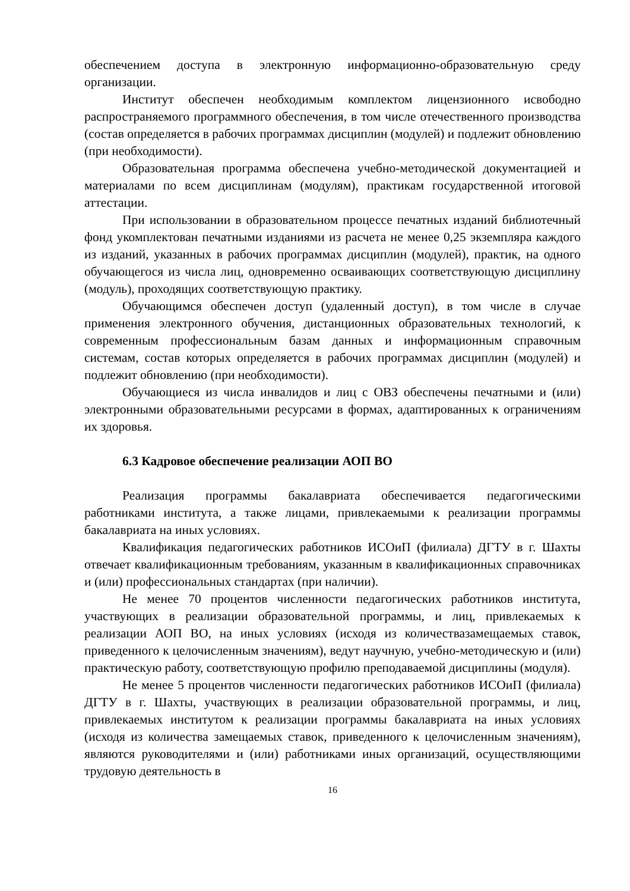обеспечением доступа в электронную информационно-образовательную среду организации.
Институт обеспечен необходимым комплектом лицензионного исвободно распространяемого программного обеспечения, в том числе отечественного производства (состав определяется в рабочих программах дисциплин (модулей) и подлежит обновлению (при необходимости).
Образовательная программа обеспечена учебно-методической документацией и материалами по всем дисциплинам (модулям), практикам государственной итоговой аттестации.
При использовании в образовательном процессе печатных изданий библиотечный фонд укомплектован печатными изданиями из расчета не менее 0,25 экземпляра каждого из изданий, указанных в рабочих программах дисциплин (модулей), практик, на одного обучающегося из числа лиц, одновременно осваивающих соответствующую дисциплину (модуль), проходящих соответствующую практику.
Обучающимся обеспечен доступ (удаленный доступ), в том числе в случае применения электронного обучения, дистанционных образовательных технологий, к современным профессиональным базам данных и информационным справочным системам, состав которых определяется в рабочих программах дисциплин (модулей) и подлежит обновлению (при необходимости).
Обучающиеся из числа инвалидов и лиц с ОВЗ обеспечены печатными и (или) электронными образовательными ресурсами в формах, адаптированных к ограничениям их здоровья.
6.3 Кадровое обеспечение реализации АОП ВО
Реализация программы бакалавриата обеспечивается педагогическими работниками института, а также лицами, привлекаемыми к реализации программы бакалавриата на иных условиях.
Квалификация педагогических работников ИСОиП (филиала) ДГТУ в г. Шахты отвечает квалификационным требованиям, указанным в квалификационных справочниках и (или) профессиональных стандартах (при наличии).
Не менее 70 процентов численности педагогических работников института, участвующих в реализации образовательной программы, и лиц, привлекаемых к реализации АОП ВО, на иных условиях (исходя из количествазамещаемых ставок, приведенного к целочисленным значениям), ведут научную, учебно-методическую и (или) практическую работу, соответствующую профилю преподаваемой дисциплины (модуля).
Не менее 5 процентов численности педагогических работников ИСОиП (филиала) ДГТУ в г. Шахты, участвующих в реализации образовательной программы, и лиц, привлекаемых институтом к реализации программы бакалавриата на иных условиях (исходя из количества замещаемых ставок, приведенного к целочисленным значениям), являются руководителями и (или) работниками иных организаций, осуществляющими трудовую деятельность в
16